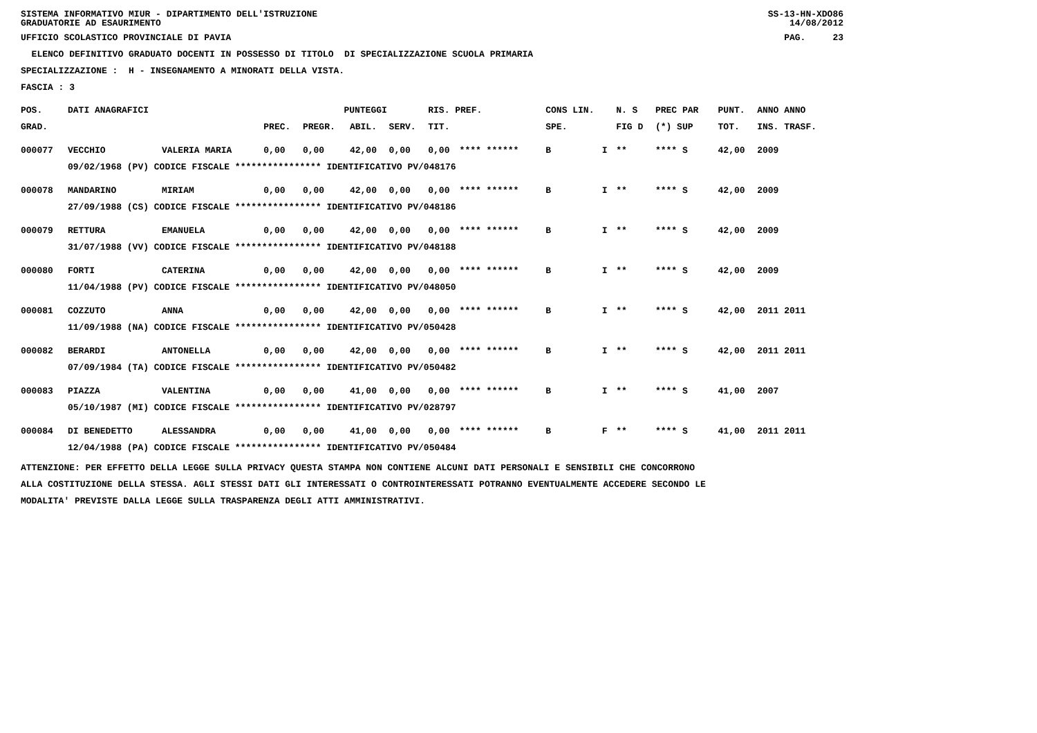SISTEMA INFORMATIVO MIUR - DIPARTIMENTO DELL'ISTRUZIONE SS-13-HN-XDO86
GRADUATORIE AD ESAURIMENTO 14/08/2012
UFFICIO SCOLASTICO PROVINCIALE DI PAVIA PAG. 23
ELENCO DEFINITIVO GRADUATO DOCENTI IN POSSESSO DI TITOLO DI SPECIALIZZAZIONE SCUOLA PRIMARIA
SPECIALIZZAZIONE : H - INSEGNAMENTO A MINORATI DELLA VISTA.
FASCIA : 3
| POS. | DATI ANAGRAFICI | | | PUNTEGGI | | | RIS. PREF. | | CONS LIN. | | N. S | PREC PAR | PUNT. | ANNO ANNO |
| --- | --- | --- | --- | --- | --- | --- | --- | --- | --- | --- | --- | --- | --- | --- |
| GRAD. | | | PREC. | PREGR. | ABIL. | SERV. | TIT. | | SPE. | | FIG D | (*) SUP | TOT. | INS. TRASF. |
| 000077 | VECCHIO | VALERIA MARIA | 0,00 | 0,00 | 42,00 | 0,00 | 0,00 | **** ****** | B | I | ** | **** S | 42,00 | 2009 |
| | 09/02/1968 (PV) CODICE FISCALE **************** IDENTIFICATIVO PV/048176 | | | | | | | | | | | | | |
| 000078 | MANDARINO | MIRIAM | 0,00 | 0,00 | 42,00 | 0,00 | 0,00 | **** ****** | B | I | ** | **** S | 42,00 | 2009 |
| | 27/09/1988 (CS) CODICE FISCALE **************** IDENTIFICATIVO PV/048186 | | | | | | | | | | | | | |
| 000079 | RETTURA | EMANUELA | 0,00 | 0,00 | 42,00 | 0,00 | 0,00 | **** ****** | B | I | ** | **** S | 42,00 | 2009 |
| | 31/07/1988 (VV) CODICE FISCALE **************** IDENTIFICATIVO PV/048188 | | | | | | | | | | | | | |
| 000080 | FORTI | CATERINA | 0,00 | 0,00 | 42,00 | 0,00 | 0,00 | **** ****** | B | I | ** | **** S | 42,00 | 2009 |
| | 11/04/1988 (PV) CODICE FISCALE **************** IDENTIFICATIVO PV/048050 | | | | | | | | | | | | | |
| 000081 | COZZUTO | ANNA | 0,00 | 0,00 | 42,00 | 0,00 | 0,00 | **** ****** | B | I | ** | **** S | 42,00 | 2011 2011 |
| | 11/09/1988 (NA) CODICE FISCALE **************** IDENTIFICATIVO PV/050428 | | | | | | | | | | | | | |
| 000082 | BERARDI | ANTONELLA | 0,00 | 0,00 | 42,00 | 0,00 | 0,00 | **** ****** | B | I | ** | **** S | 42,00 | 2011 2011 |
| | 07/09/1984 (TA) CODICE FISCALE **************** IDENTIFICATIVO PV/050482 | | | | | | | | | | | | | |
| 000083 | PIAZZA | VALENTINA | 0,00 | 0,00 | 41,00 | 0,00 | 0,00 | **** ****** | B | I | ** | **** S | 41,00 | 2007 |
| | 05/10/1987 (MI) CODICE FISCALE **************** IDENTIFICATIVO PV/028797 | | | | | | | | | | | | | |
| 000084 | DI BENEDETTO | ALESSANDRA | 0,00 | 0,00 | 41,00 | 0,00 | 0,00 | **** ****** | B | F | ** | **** S | 41,00 | 2011 2011 |
| | 12/04/1988 (PA) CODICE FISCALE **************** IDENTIFICATIVO PV/050484 | | | | | | | | | | | | | |
ATTENZIONE: PER EFFETTO DELLA LEGGE SULLA PRIVACY QUESTA STAMPA NON CONTIENE ALCUNI DATI PERSONALI E SENSIBILI CHE CONCORRONO
ALLA COSTITUZIONE DELLA STESSA. AGLI STESSI DATI GLI INTERESSATI O CONTROINTERESSATI POTRANNO EVENTUALMENTE ACCEDERE SECONDO LE
MODALITA' PREVISTE DALLA LEGGE SULLA TRASPARENZA DEGLI ATTI AMMINISTRATIVI.